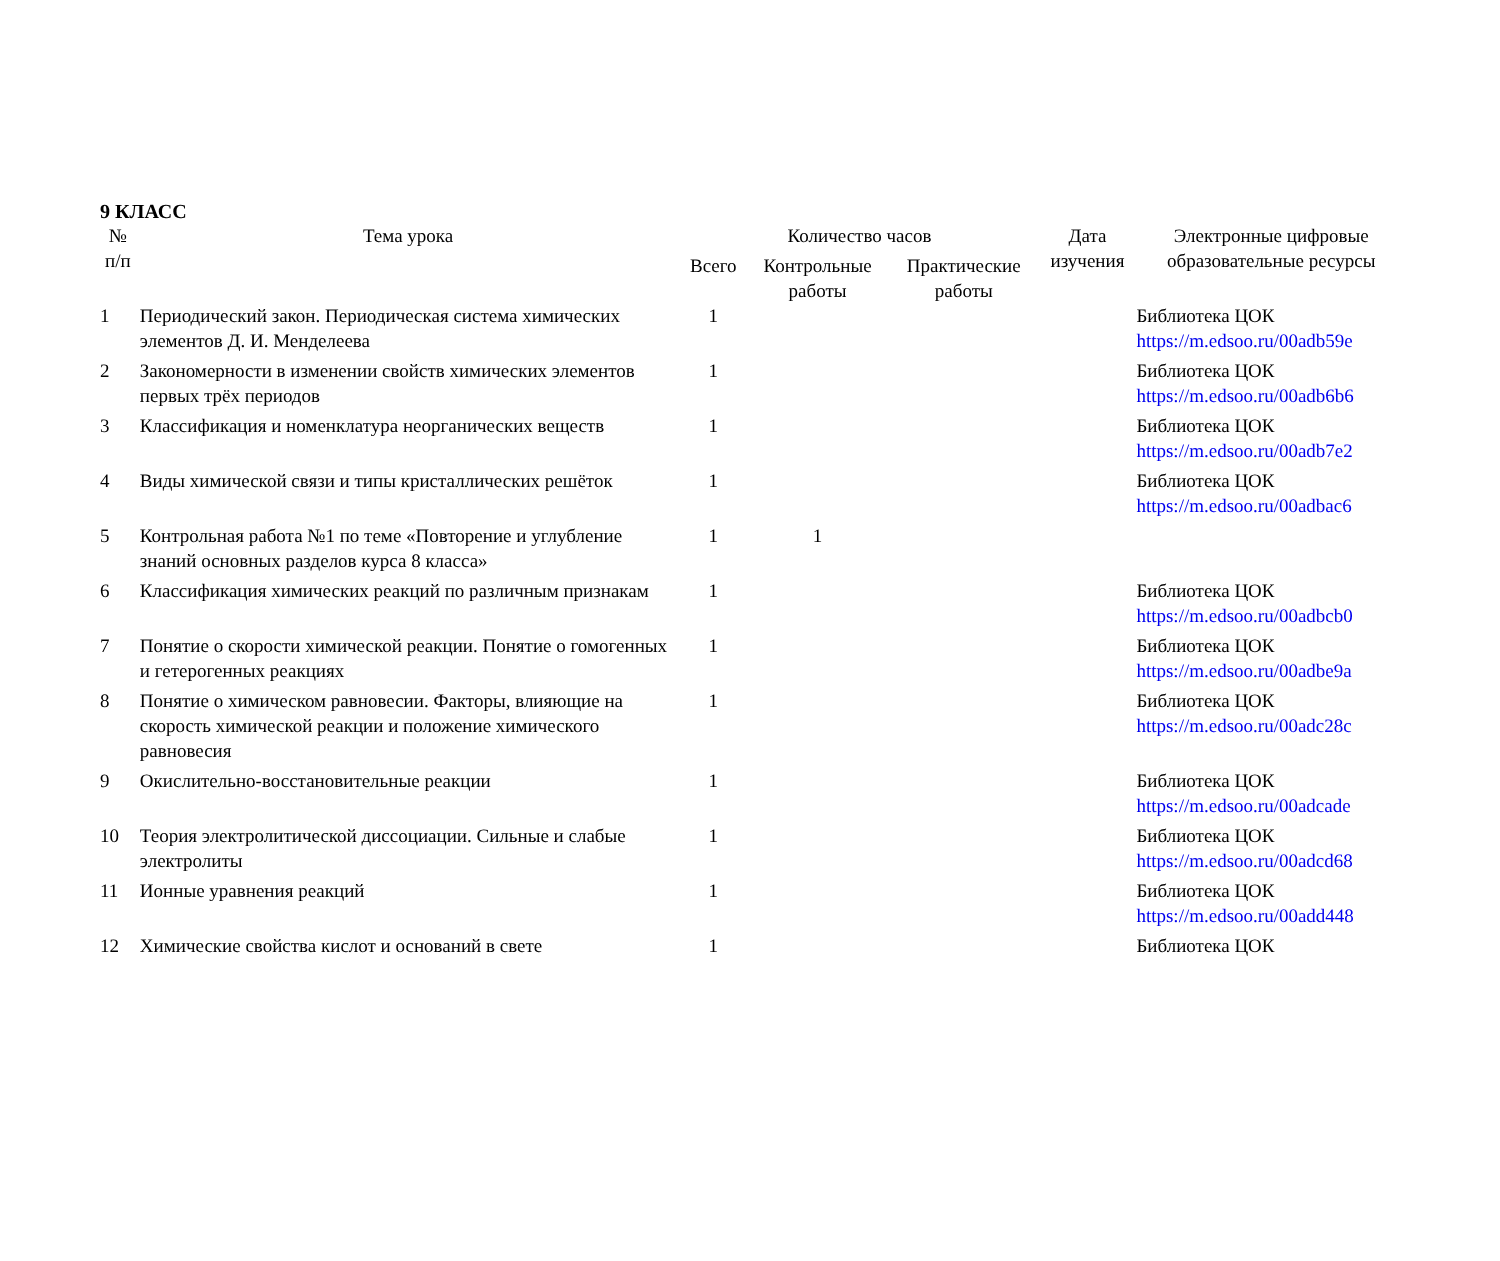9 КЛАСС
| № п/п | Тема урока | Количество часов | | | Дата изучения | Электронные цифровые образовательные ресурсы |
| --- | --- | --- | --- | --- | --- | --- |
| | | Всего | Контрольные работы | Практические работы | | |
| 1 | Периодический закон. Периодическая система химических элементов Д. И. Менделеева | 1 | | | | Библиотека ЦОК https://m.edsoo.ru/00adb59e |
| 2 | Закономерности в изменении свойств химических элементов первых трёх периодов | 1 | | | | Библиотека ЦОК https://m.edsoo.ru/00adb6b6 |
| 3 | Классификация и номенклатура неорганических веществ | 1 | | | | Библиотека ЦОК https://m.edsoo.ru/00adb7e2 |
| 4 | Виды химической связи и типы кристаллических решёток | 1 | | | | Библиотека ЦОК https://m.edsoo.ru/00adbac6 |
| 5 | Контрольная работа №1 по теме «Повторение и углубление знаний основных разделов курса 8 класса» | 1 | 1 | | | |
| 6 | Классификация химических реакций по различным признакам | 1 | | | | Библиотека ЦОК https://m.edsoo.ru/00adbcb0 |
| 7 | Понятие о скорости химической реакции. Понятие о гомогенных и гетерогенных реакциях | 1 | | | | Библиотека ЦОК https://m.edsoo.ru/00adbe9a |
| 8 | Понятие о химическом равновесии. Факторы, влияющие на скорость химической реакции и положение химического равновесия | 1 | | | | Библиотека ЦОК https://m.edsoo.ru/00adc28c |
| 9 | Окислительно-восстановительные реакции | 1 | | | | Библиотека ЦОК https://m.edsoo.ru/00adcade |
| 10 | Теория электролитической диссоциации. Сильные и слабые электролиты | 1 | | | | Библиотека ЦОК https://m.edsoo.ru/00adcd68 |
| 11 | Ионные уравнения реакций | 1 | | | | Библиотека ЦОК https://m.edsoo.ru/00add448 |
| 12 | Химические свойства кислот и оснований в свете | 1 | | | | Библиотека ЦОК |